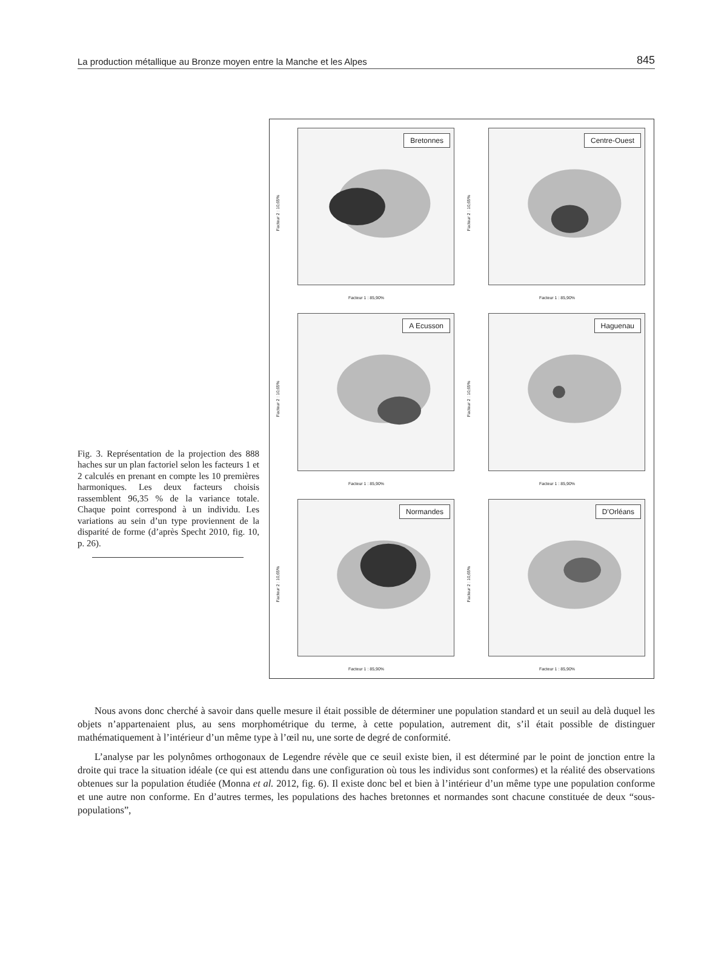La production métallique au Bronze moyen entre la Manche et les Alpes 845
Fig. 3. Représentation de la projection des 888 haches sur un plan factoriel selon les facteurs 1 et 2 calculés en prenant en compte les 10 premières harmoniques. Les deux facteurs choisis rassemblent 96,35 % de la variance totale. Chaque point correspond à un individu. Les variations au sein d’un type proviennent de la disparité de forme (d’après Specht 2010, fig. 10, p. 26).
Bretonnes
Facteur 2 : 10,65%
Facteur 1 : 85,90%
Centre-Ouest
Facteur 2 : 10,65%
Facteur 1 : 85,90%
A Ecusson
Facteur 2 : 10,65%
Facteur 1 : 85,90%
Haguenau
Facteur 2 : 10,65%
Facteur 1 : 85,90%
Normandes
Facteur 2 : 10,65%
Facteur 1 : 85,90%
D’Orléans
Facteur 2 : 10,65%
Facteur 1 : 85,90%
Nous avons donc cherché à savoir dans quelle mesure il était possible de déterminer une population standard et un seuil au delà duquel les objets n’appartenaient plus, au sens morphométrique du terme, à cette population, autrement dit, s’il était possible de distinguer mathématiquement à l’intérieur d’un même type à l’œil nu, une sorte de degré de conformité.
L’analyse par les polynômes orthogonaux de Legendre révèle que ce seuil existe bien, il est déterminé par le point de jonction entre la droite qui trace la situation idéale (ce qui est attendu dans une configuration où tous les individus sont conformes) et la réalité des observations obtenues sur la population étudiée (Monna et al. 2012, fig. 6). Il existe donc bel et bien à l’intérieur d’un même type une population conforme et une autre non conforme. En d’autres termes, les populations des haches bretonnes et normandes sont chacune constituée de deux “sous-populations”,